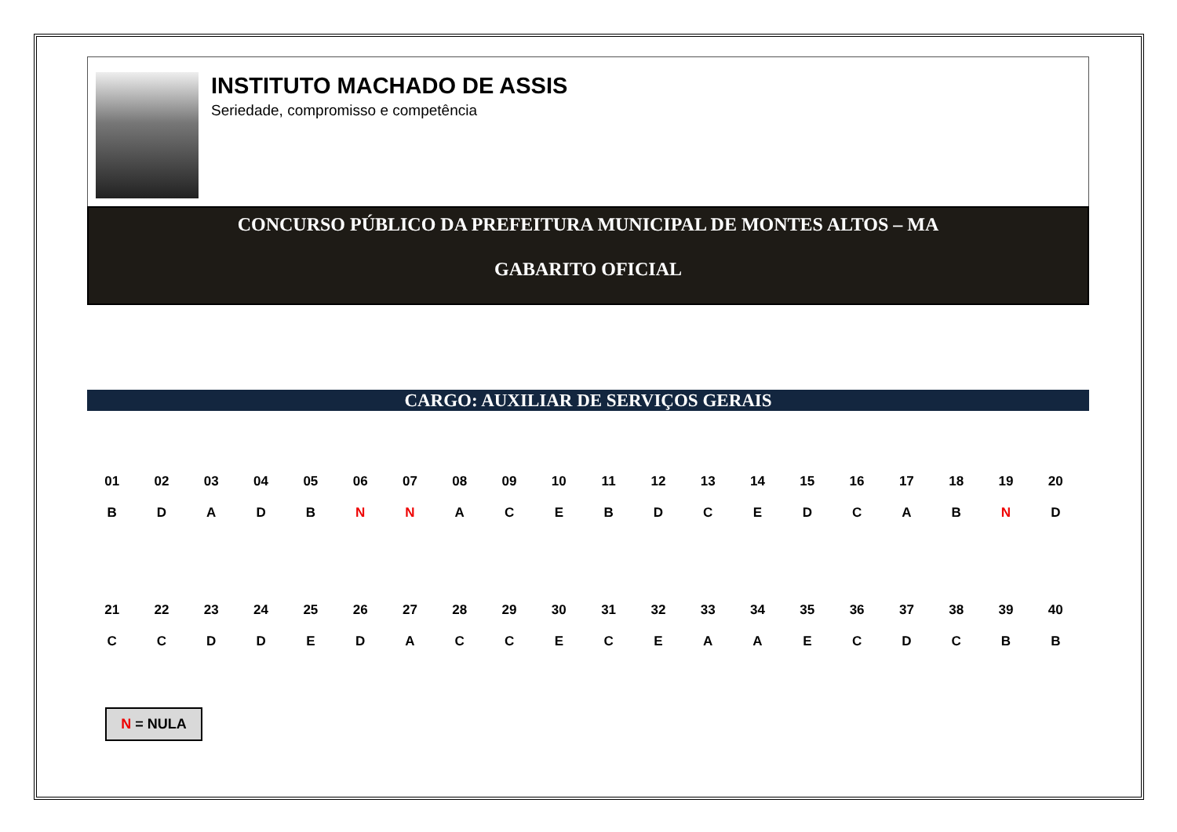INSTITUTO MACHADO DE ASSIS
Seriedade, compromisso e competência
CONCURSO PÚBLICO DA PREFEITURA MUNICIPAL DE MONTES ALTOS – MA
GABARITO OFICIAL
CARGO: AUXILIAR DE SERVIÇOS GERAIS
| 01 | 02 | 03 | 04 | 05 | 06 | 07 | 08 | 09 | 10 | 11 | 12 | 13 | 14 | 15 | 16 | 17 | 18 | 19 | 20 |
| --- | --- | --- | --- | --- | --- | --- | --- | --- | --- | --- | --- | --- | --- | --- | --- | --- | --- | --- | --- |
| B | D | A | D | B | N | N | A | C | E | B | D | C | E | D | C | A | B | N | D |
| 21 | 22 | 23 | 24 | 25 | 26 | 27 | 28 | 29 | 30 | 31 | 32 | 33 | 34 | 35 | 36 | 37 | 38 | 39 | 40 |
| --- | --- | --- | --- | --- | --- | --- | --- | --- | --- | --- | --- | --- | --- | --- | --- | --- | --- | --- | --- |
| C | C | D | D | E | D | A | C | C | E | C | E | A | A | E | C | D | C | B | B |
N = NULA